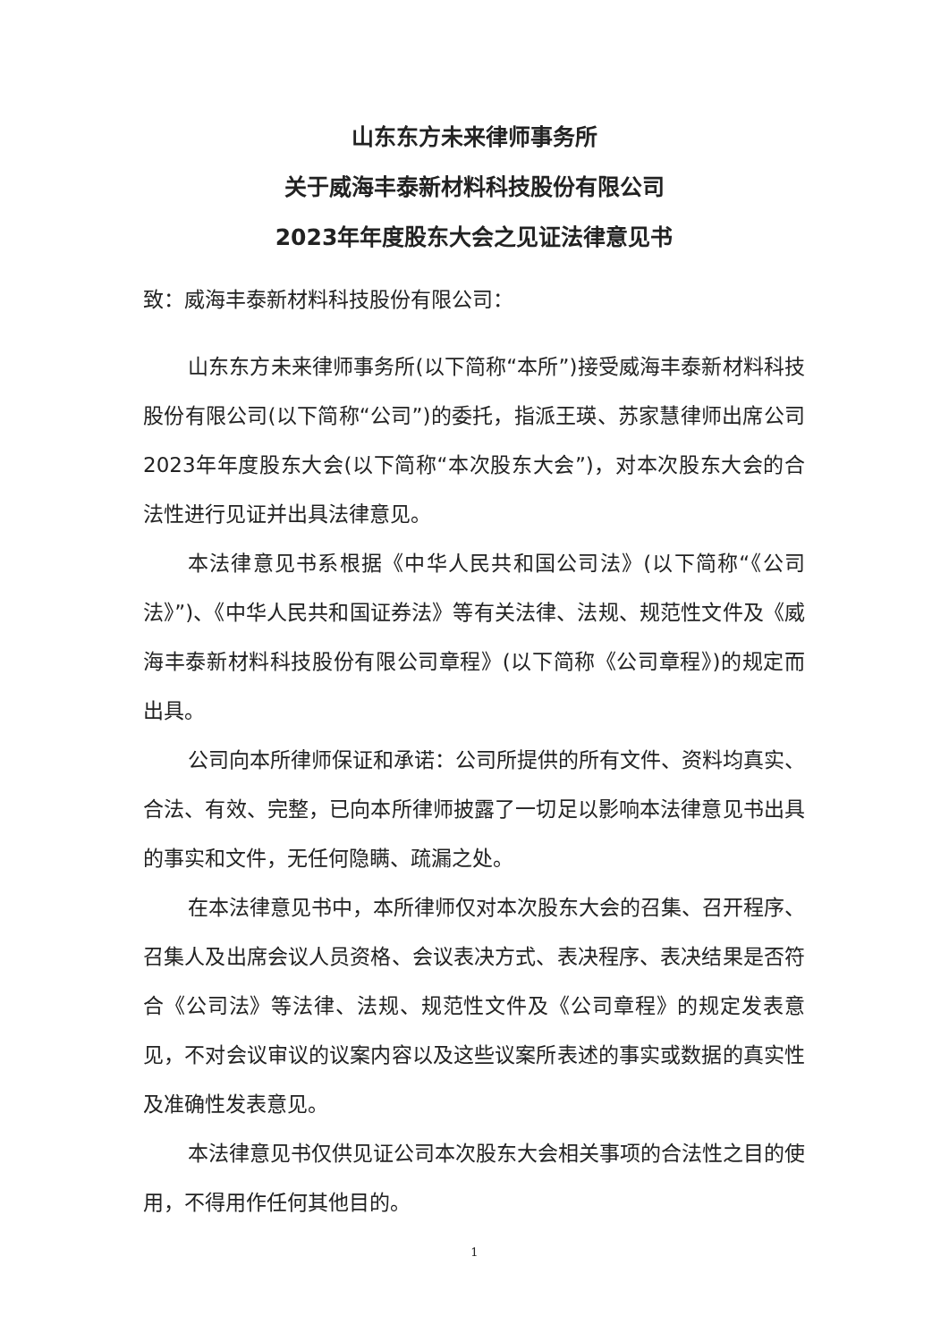山东东方未来律师事务所
关于威海丰泰新材料科技股份有限公司
2023年年度股东大会之见证法律意见书
致：威海丰泰新材料科技股份有限公司：
山东东方未来律师事务所(以下简称“本所”)接受威海丰泰新材料科技股份有限公司(以下简称“公司”)的委托，指派王瑛、苏家慧律师出席公司2023年年度股东大会(以下简称“本次股东大会”)，对本次股东大会的合法性进行见证并出具法律意见。
本法律意见书系根据《中华人民共和国公司法》(以下简称“《公司法》”)、《中华人民共和国证券法》等有关法律、法规、规范性文件及《威海丰泰新材料科技股份有限公司章程》(以下简称《公司章程》)的规定而出具。
公司向本所律师保证和承诺：公司所提供的所有文件、资料均真实、合法、有效、完整，已向本所律师披露了一切足以影响本法律意见书出具的事实和文件，无任何隐瞒、疏漏之处。
在本法律意见书中，本所律师仅对本次股东大会的召集、召开程序、召集人及出席会议人员资格、会议表决方式、表决程序、表决结果是否符合《公司法》等法律、法规、规范性文件及《公司章程》的规定发表意见，不对会议审议的议案内容以及这些议案所表述的事实或数据的真实性及准确性发表意见。
本法律意见书仅供见证公司本次股东大会相关事项的合法性之目的使用，不得用作任何其他目的。
1